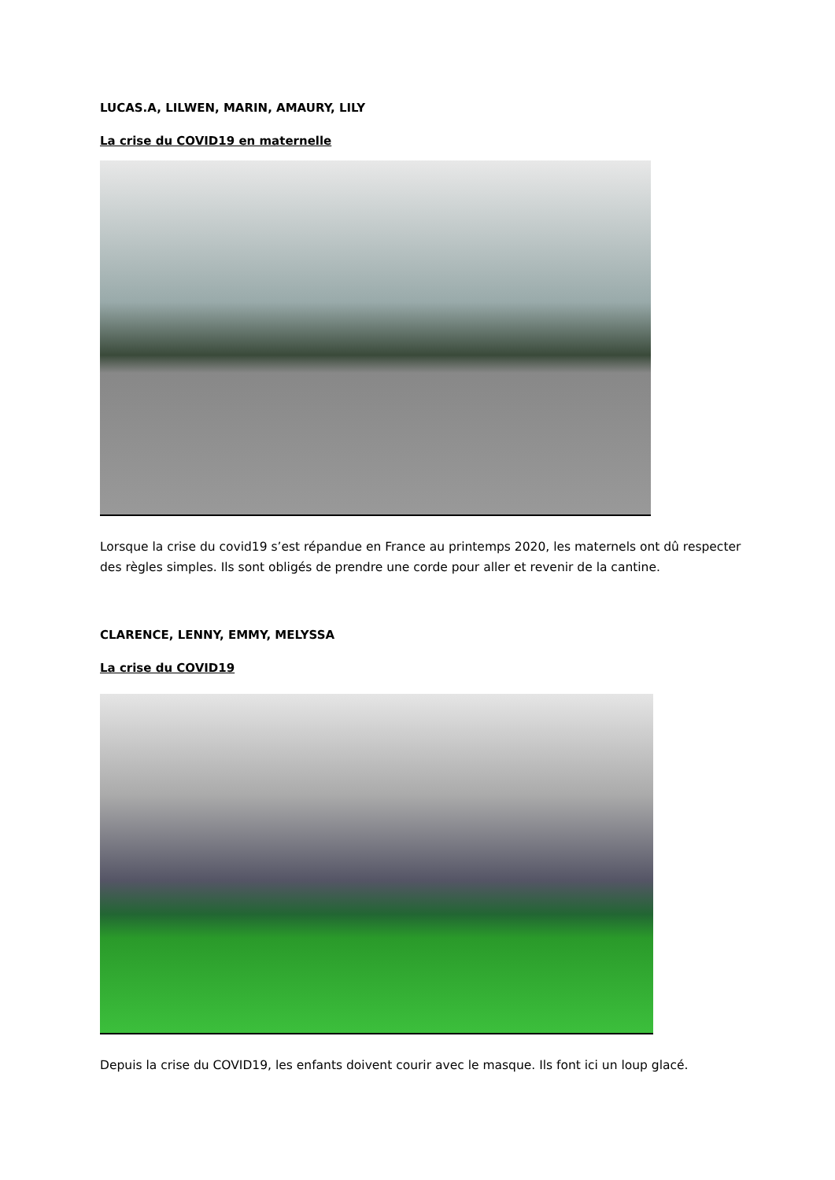LUCAS.A, LILWEN, MARIN, AMAURY, LILY
La crise du COVID19 en maternelle
Lorsque la crise du covid19 s’est répandue en France au printemps 2020, les maternels ont dû respecter des règles simples. Ils sont obligés de prendre une corde pour aller et revenir de la cantine.
CLARENCE, LENNY, EMMY, MELYSSA
La crise du COVID19
Depuis la crise du COVID19, les enfants doivent courir avec le masque. Ils font ici un loup glacé.